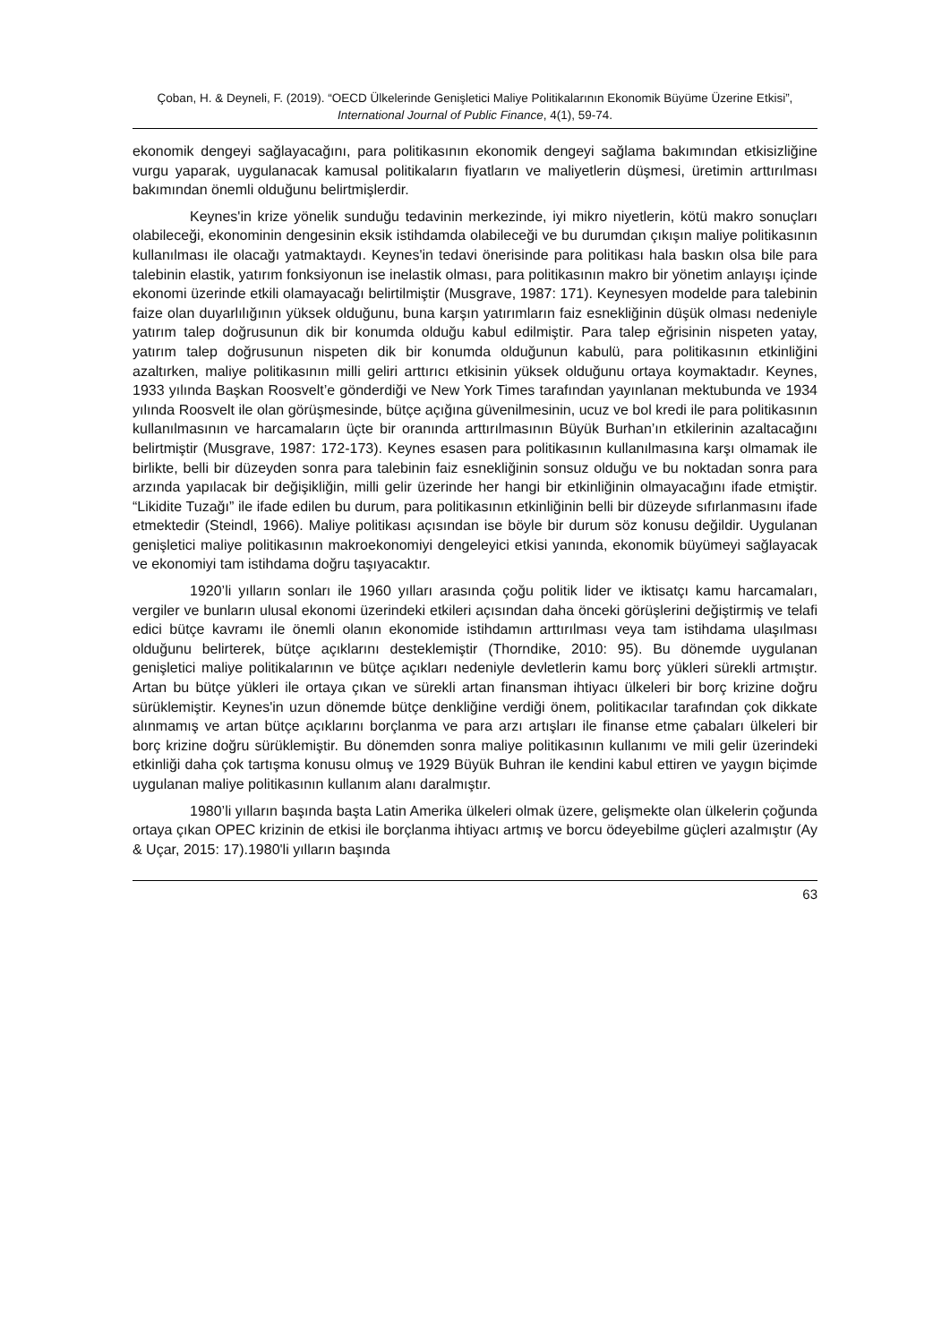Çoban, H. & Deyneli, F. (2019). “OECD Ülkelerinde Genişletici Maliye Politikalarının Ekonomik Büyüme Üzerine Etkisi”, International Journal of Public Finance, 4(1), 59-74.
ekonomik dengeyi sağlayacağını, para politikasının ekonomik dengeyi sağlama bakımından etkisizliğine vurgu yaparak, uygulanacak kamusal politikaların fiyatların ve maliyetlerin düşmesi, üretimin arttırılması bakımından önemli olduğunu belirtmişlerdir.
Keynes'in krize yönelik sunduğu tedavinin merkezinde, iyi mikro niyetlerin, kötü makro sonuçları olabileceği, ekonominin dengesinin eksik istihdamda olabileceği ve bu durumdan çıkışın maliye politikasının kullanılması ile olacağı yatmaktaydı. Keynes'in tedavi önerisinde para politikası hala baskın olsa bile para talebinin elastik, yatırım fonksiyonun ise inelastik olması, para politikasının makro bir yönetim anlayışı içinde ekonomi üzerinde etkili olamayacağı belirtilmiştir (Musgrave, 1987: 171). Keynesyen modelde para talebinin faize olan duyarlılığının yüksek olduğunu, buna karşın yatırımların faiz esnekliğinin düşük olması nedeniyle yatırım talep doğrusunun dik bir konumda olduğu kabul edilmiştir. Para talep eğrisinin nispeten yatay, yatırım talep doğrusunun nispeten dik bir konumda olduğunun kabulü, para politikasının etkinliğini azaltırken, maliye politikasının milli geliri arttırıcı etkisinin yüksek olduğunu ortaya koymaktadır. Keynes, 1933 yılında Başkan Roosvelt’e gönderdiği ve New York Times tarafından yayınlanan mektubunda ve 1934 yılında Roosvelt ile olan görüşmesinde, bütçe açığına güvenilmesinin, ucuz ve bol kredi ile para politikasının kullanılmasının ve harcamaların üçte bir oranında arttırılmasının Büyük Burhan’ın etkilerinin azaltacağını belirtmiştir (Musgrave, 1987: 172-173). Keynes esasen para politikasının kullanılmasına karşı olmamak ile birlikte, belli bir düzeyden sonra para talebinin faiz esnekliğinin sonsuz olduğu ve bu noktadan sonra para arzında yapılacak bir değişikliğin, milli gelir üzerinde her hangi bir etkinliğinin olmayacağını ifade etmiştir. “Likidite Tuzağı” ile ifade edilen bu durum, para politikasının etkinliğinin belli bir düzeyde sıfırlanmasını ifade etmektedir (Steindl, 1966). Maliye politikası açısından ise böyle bir durum söz konusu değildir. Uygulanan genişletici maliye politikasının makroekonomiyi dengeleyici etkisi yanında, ekonomik büyümeyi sağlayacak ve ekonomiyi tam istihdama doğru taşıyacaktır.
1920’li yılların sonları ile 1960 yılları arasında çoğu politik lider ve iktisatçı kamu harcamaları, vergiler ve bunların ulusal ekonomi üzerindeki etkileri açısından daha önceki görüşlerini değiştirmiş ve telafi edici bütçe kavramı ile önemli olanın ekonomide istihdamın arttırılması veya tam istihdama ulaşılması olduğunu belirterek, bütçe açıklarını desteklemiştir (Thorndike, 2010: 95). Bu dönemde uygulanan genişletici maliye politikalarının ve bütçe açıkları nedeniyle devletlerin kamu borç yükleri sürekli artmıştır. Artan bu bütçe yükleri ile ortaya çıkan ve sürekli artan finansman ihtiyacı ülkeleri bir borç krizine doğru sürüklemiştir. Keynes'in uzun dönemde bütçe denkliğine verdiği önem, politikacılar tarafından çok dikkate alınmamış ve artan bütçe açıklarını borçlanma ve para arzı artışları ile finanse etme çabaları ülkeleri bir borç krizine doğru sürüklemiştir. Bu dönemden sonra maliye politikasının kullanımı ve mili gelir üzerindeki etkinliği daha çok tartışma konusu olmuş ve 1929 Büyük Buhran ile kendini kabul ettiren ve yaygın biçimde uygulanan maliye politikasının kullanım alanı daralmıştır.
1980’li yılların başında başta Latin Amerika ülkeleri olmak üzere, gelişmekte olan ülkelerin çoğunda ortaya çıkan OPEC krizinin de etkisi ile borçlanma ihtiyacı artmış ve borcu ödeyebilme güçleri azalmıştır (Ay & Uçar, 2015: 17).1980'li yılların başında
63